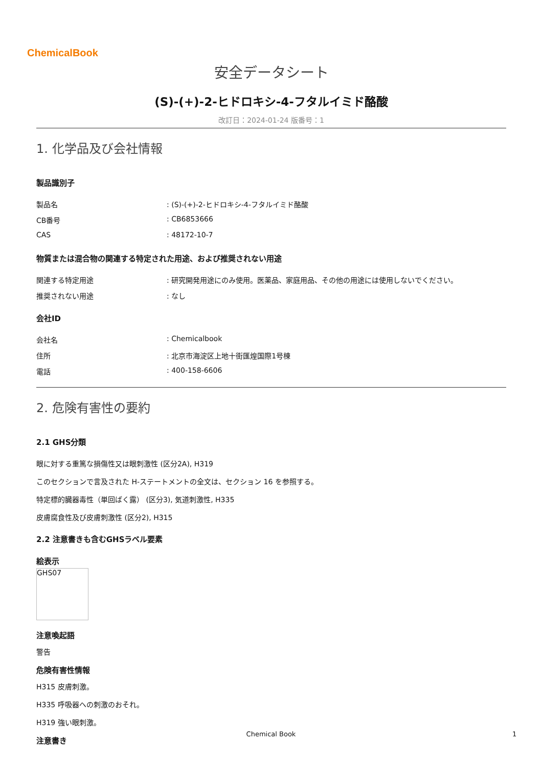ChemicalBook
安全データシート
(S)-(+)-2-ヒドロキシ-4-フタルイミド酪酸
改訂日：2024-01-24 版番号：1
1. 化学品及び会社情報
製品識別子
製品名 : (S)-(+)-2-ヒドロキシ-4-フタルイミド酪酸
CB番号 : CB6853666
CAS : 48172-10-7
物質または混合物の関連する特定された用途、および推奨されない用途
関連する特定用途 : 研究開発用途にのみ使用。医薬品、家庭用品、その他の用途には使用しないでください。
推奨されない用途 : なし
会社ID
会社名 : Chemicalbook
住所 : 北京市海淀区上地十街匯煌国際1号棟
電話 : 400-158-6606
2. 危険有害性の要約
2.1 GHS分類
眼に対する重篤な損傷性又は眼刺激性 (区分2A), H319
このセクションで言及された H-ステートメントの全文は、セクション 16 を参照する。
特定標的臓器毒性（単回ばく露） (区分3), 気道刺激性, H335
皮膚腐食性及び皮膚刺激性 (区分2), H315
2.2 注意書きも含むGHSラベル要素
絵表示
GHS07
注意喚起語
警告
危険有害性情報
H315 皮膚刺激。
H335 呼吸器への刺激のおそれ。
H319 強い眼刺激。
注意書き
Chemical Book 1